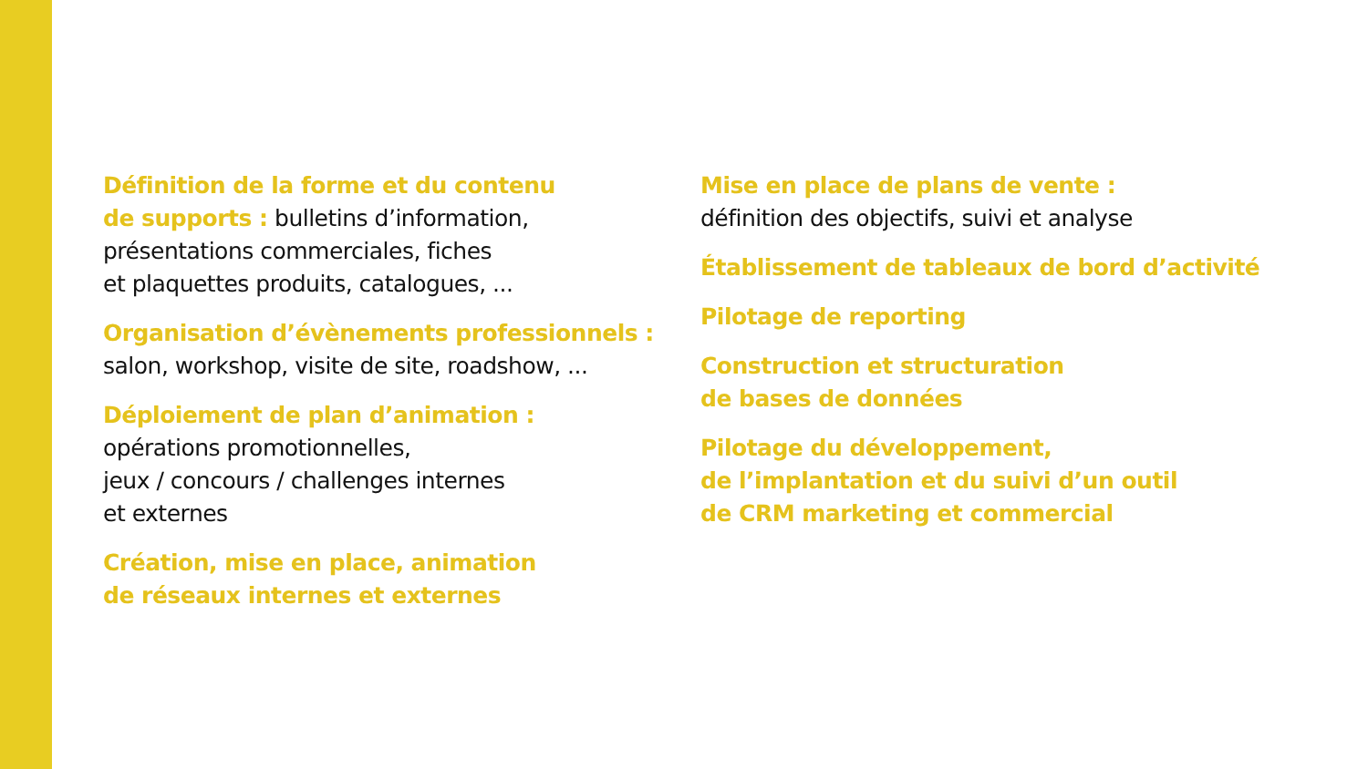Définition de la forme et du contenu
de supports : bulletins d’information,
présentations commerciales, fiches
et plaquettes produits, catalogues, ...
Organisation d’évènements professionnels :
salon, workshop, visite de site, roadshow, ...
Déploiement de plan d’animation :
opérations promotionnelles,
jeux / concours / challenges internes
et externes
Création, mise en place, animation
de réseaux internes et externes
Mise en place de plans de vente :
définition des objectifs, suivi et analyse
Établissement de tableaux de bord d’activité
Pilotage de reporting
Construction et structuration
de bases de données
Pilotage du développement,
de l’implantation et du suivi d’un outil
de CRM marketing et commercial